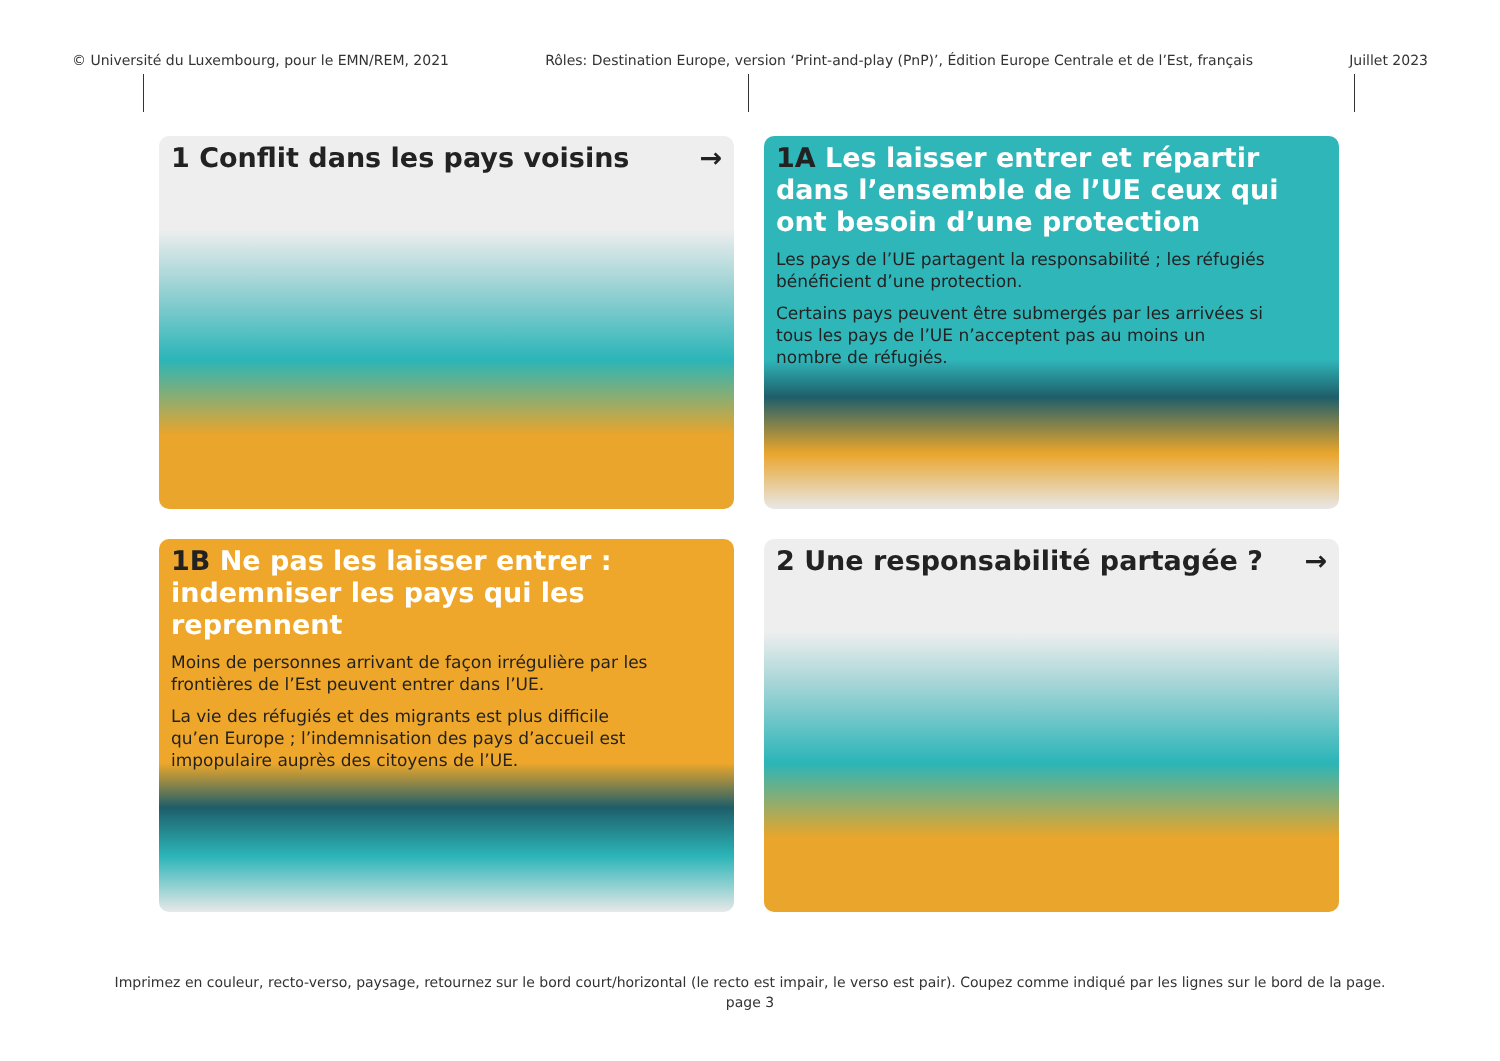© Université du Luxembourg, pour le EMN/REM, 2021 Rôles: Destination Europe, version ‘Print-and-play (PnP)’, Édition Europe Centrale et de l’Est, français Juillet 2023
1 Conflit dans les pays voisins →
1A Les laisser entrer et répartir dans l’ensemble de l’UE ceux qui ont besoin d’une protection
Les pays de l’UE partagent la responsabilité ; les réfugiés bénéficient d’une protection.
Certains pays peuvent être submergés par les arrivées si tous les pays de l’UE n’acceptent pas au moins un nombre de réfugiés.
1B Ne pas les laisser entrer : indemniser les pays qui les reprennent
Moins de personnes arrivant de façon irrégulière par les frontières de l’Est peuvent entrer dans l’UE.
La vie des réfugiés et des migrants est plus difficile qu’en Europe ; l’indemnisation des pays d’accueil est impopulaire auprès des citoyens de l’UE.
2 Une responsabilité partagée ? →
Imprimez en couleur, recto-verso, paysage, retournez sur le bord court/horizontal (le recto est impair, le verso est pair). Coupez comme indiqué par les lignes sur le bord de la page.
page 3